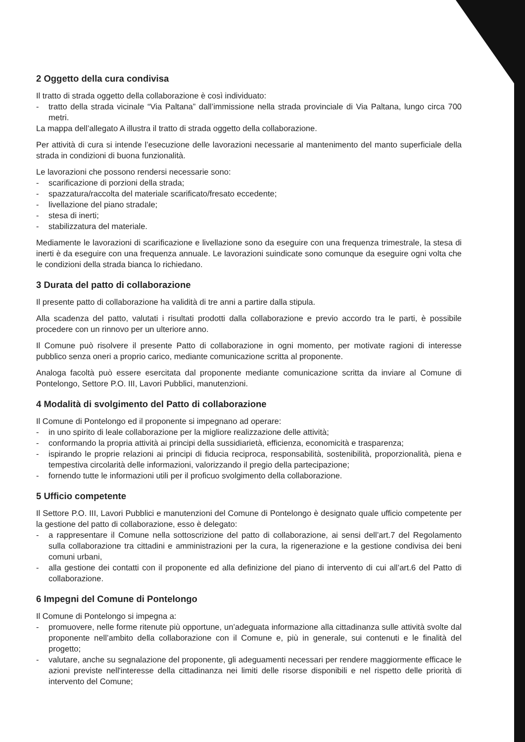2 Oggetto della cura condivisa
Il tratto di strada oggetto della collaborazione è così individuato:
- tratto della strada vicinale “Via Paltana” dall’immissione nella strada provinciale di Via Paltana, lungo circa 700 metri.
La mappa dell’allegato A illustra il tratto di strada oggetto della collaborazione.
Per attività di cura si intende l’esecuzione delle lavorazioni necessarie al mantenimento del manto superficiale della strada in condizioni di buona funzionalità.
Le lavorazioni che possono rendersi necessarie sono:
- scarificazione di porzioni della strada;
- spazzatura/raccolta del materiale scarificato/fresato eccedente;
- livellazione del piano stradale;
- stesa di inerti;
- stabilizzatura del materiale.
Mediamente le lavorazioni di scarificazione e livellazione sono da eseguire con una frequenza trimestrale, la stesa di inerti è da eseguire con una frequenza annuale. Le lavorazioni suindicate sono comunque da eseguire ogni volta che le condizioni della strada bianca lo richiedano.
3 Durata del patto di collaborazione
Il presente patto di collaborazione ha validità di tre anni a partire dalla stipula.
Alla scadenza del patto, valutati i risultati prodotti dalla collaborazione e previo accordo tra le parti, è possibile procedere con un rinnovo per un ulteriore anno.
Il Comune può risolvere il presente Patto di collaborazione in ogni momento, per motivate ragioni di interesse pubblico senza oneri a proprio carico, mediante comunicazione scritta al proponente.
Analoga facoltà può essere esercitata dal proponente mediante comunicazione scritta da inviare al Comune di Pontelongo, Settore P.O. III, Lavori Pubblici, manutenzioni.
4 Modalità di svolgimento del Patto di collaborazione
Il Comune di Pontelongo ed il proponente si impegnano ad operare:
- in uno spirito di leale collaborazione per la migliore realizzazione delle attività;
- conformando la propria attività ai principi della sussidiarietà, efficienza, economicità e trasparenza;
- ispirando le proprie relazioni ai principi di fiducia reciproca, responsabilità, sostenibilità, proporzionalità, piena e tempestiva circolarità delle informazioni, valorizzando il pregio della partecipazione;
- fornendo tutte le informazioni utili per il proficuo svolgimento della collaborazione.
5 Ufficio competente
Il Settore P.O. III, Lavori Pubblici e manutenzioni del Comune di Pontelongo è designato quale ufficio competente per la gestione del patto di collaborazione, esso è delegato:
- a rappresentare il Comune nella sottoscrizione del patto di collaborazione, ai sensi dell’art.7 del Regolamento sulla collaborazione tra cittadini e amministrazioni per la cura, la rigenerazione e la gestione condivisa dei beni comuni urbani,
- alla gestione dei contatti con il proponente ed alla definizione del piano di intervento di cui all’art.6 del Patto di collaborazione.
6 Impegni del Comune di Pontelongo
Il Comune di Pontelongo si impegna a:
- promuovere, nelle forme ritenute più opportune, un’adeguata informazione alla cittadinanza sulle attività svolte dal proponente nell’ambito della collaborazione con il Comune e, più in generale, sui contenuti e le finalità del progetto;
- valutare, anche su segnalazione del proponente, gli adeguamenti necessari per rendere maggiormente efficace le azioni previste nell'interesse della cittadinanza nei limiti delle risorse disponibili e nel rispetto delle priorità di intervento del Comune;